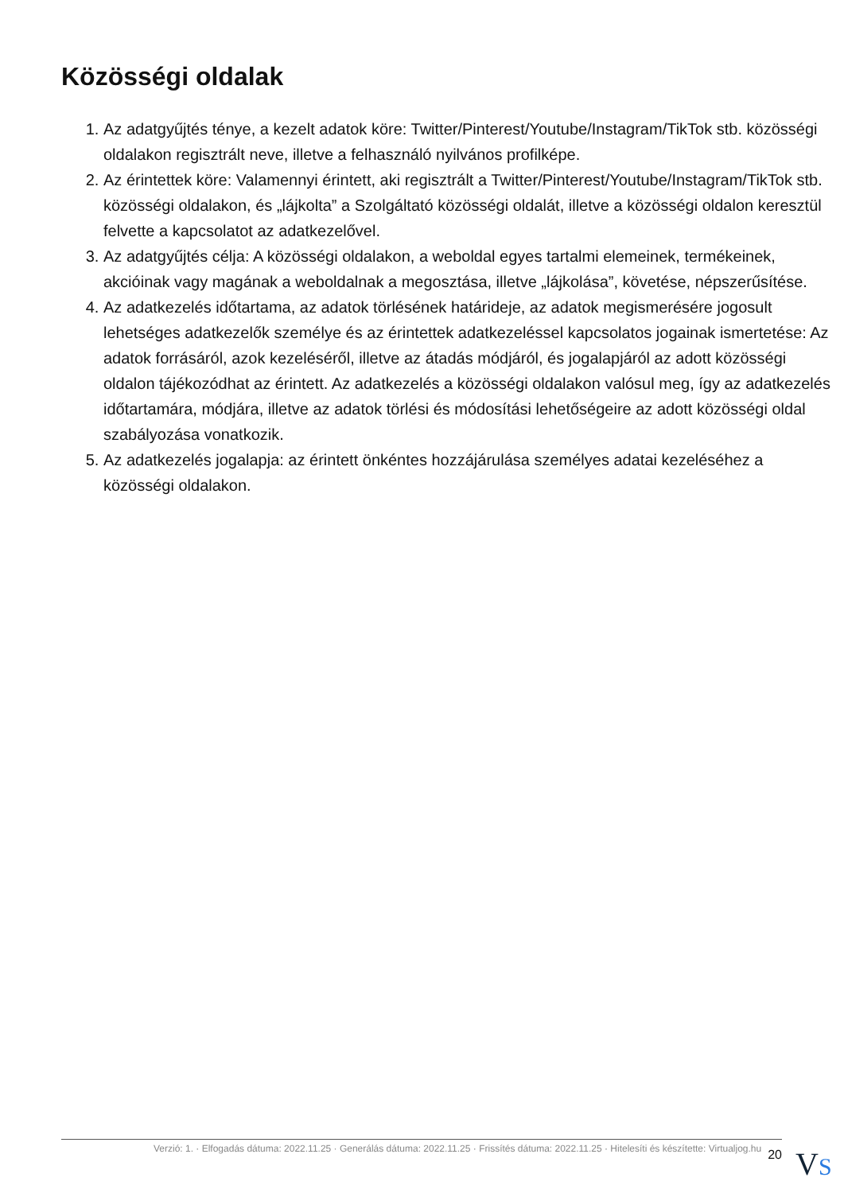Közösségi oldalak
1. Az adatgyűjtés ténye, a kezelt adatok köre: Twitter/Pinterest/Youtube/Instagram/TikTok stb. közösségi oldalakon regisztrált neve, illetve a felhasználó nyilvános profilképe.
2. Az érintettek köre: Valamennyi érintett, aki regisztrált a Twitter/Pinterest/Youtube/Instagram/TikTok stb. közösségi oldalakon, és „lájkolta” a Szolgáltató közösségi oldalát, illetve a közösségi oldalon keresztül felvette a kapcsolatot az adatkezelővel.
3. Az adatgyűjtés célja: A közösségi oldalakon, a weboldal egyes tartalmi elemeinek, termékeinek, akcióinak vagy magának a weboldalnak a megosztása, illetve „lájkolása”, követése, népszerűsítése.
4. Az adatkezelés időtartama, az adatok törlésének határideje, az adatok megismerésére jogosult lehetséges adatkezelők személye és az érintettek adatkezeléssel kapcsolatos jogainak ismertetése: Az adatok forrásáról, azok kezeléséről, illetve az átadás módjáról, és jogalapjáról az adott közösségi oldalon tájékozódhat az érintett. Az adatkezelés a közösségi oldalakon valósul meg, így az adatkezelés időtartamára, módjára, illetve az adatok törlési és módosítási lehetőségeire az adott közösségi oldal szabályozása vonatkozik.
5. Az adatkezelés jogalapja: az érintett önkéntes hozzájárulása személyes adatai kezeléséhez a közösségi oldalakon.
Verzió: 1. · Elfogadás dátuma: 2022.11.25 · Generálás dátuma: 2022.11.25 · Frissítés dátuma: 2022.11.25 · Hitelesíti és készítette: Virtualjog.hu
20
VS